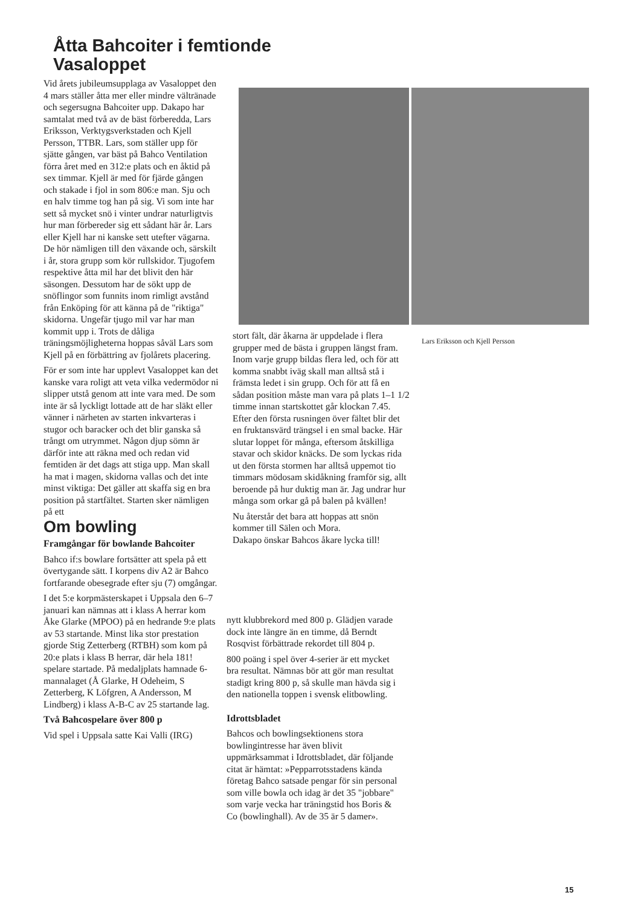Åtta Bahcoiter i femtionde Vasaloppet
Vid årets jubileumsupplaga av Vasaloppet den 4 mars ställer åtta mer eller mindre vältränade och segersugna Bahcoiter upp. Dakapo har samtalat med två av de bäst förberedda, Lars Eriksson, Verktygsverkstaden och Kjell Persson, TTBR. Lars, som ställer upp för sjätte gången, var bäst på Bahco Ventilation förra året med en 312:e plats och en åktid på sex timmar. Kjell är med för fjärde gången och stakade i fjol in som 806:e man. Sju och en halv timme tog han på sig. Vi som inte har sett så mycket snö i vinter undrar naturligtvis hur man förbereder sig ett sådant här år. Lars eller Kjell har ni kanske sett utefter vägarna. De hör nämligen till den växande och, särskilt i år, stora grupp som kör rullskidor. Tjugofem respektive åtta mil har det blivit den här säsongen. Dessutom har de sökt upp de snöflingor som funnits inom rimligt avstånd från Enköping för att känna på de "riktiga" skidorna. Ungefär tjugo mil var har man kommit upp i. Trots de dåliga träningsmöjligheterna hoppas såväl Lars som Kjell på en förbättring av fjolårets placering.
För er som inte har upplevt Vasaloppet kan det kanske vara roligt att veta vilka vedermödor ni slipper utstå genom att inte vara med. De som inte är så lyckligt lottade att de har släkt eller vänner i närheten av starten inkvarteras i stugor och baracker och det blir ganska så trångt om utrymmet. Någon djup sömn är därför inte att räkna med och redan vid femtiden är det dags att stiga upp. Man skall ha mat i magen, skidorna vallas och det inte minst viktiga: Det gäller att skaffa sig en bra position på startfältet. Starten sker nämligen på ett
Om bowling
Framgångar för bowlande Bahcoiter
Bahco if:s bowlare fortsätter att spela på ett övertygande sätt. I korpens div A2 är Bahco fortfarande obesegrade efter sju (7) omgångar.
I det 5:e korpmästerskapet i Uppsala den 6–7 januari kan nämnas att i klass A herrar kom Åke Glarke (MPOO) på en hedrande 9:e plats av 53 startande. Minst lika stor prestation gjorde Stig Zetterberg (RTBH) som kom på 20:e plats i klass B herrar, där hela 181! spelare startade. På medaljplats hamnade 6-mannalaget (Å Glarke, H Odeheim, S Zetterberg, K Löfgren, A Andersson, M Lindberg) i klass A-B-C av 25 startande lag.
Två Bahcospelare över 800 p
Vid spel i Uppsala satte Kai Valli (IRG)
Lars Eriksson och Kjell Persson
stort fält, där åkarna är uppdelade i flera grupper med de bästa i gruppen längst fram. Inom varje grupp bildas flera led, och för att komma snabbt iväg skall man alltså stå i främsta ledet i sin grupp. Och för att få en sådan position måste man vara på plats 1–1 1/2 timme innan startskottet går klockan 7.45. Efter den första rusningen över fältet blir det en fruktansvärd trängsel i en smal backe. Här slutar loppet för många, eftersom åtskilliga stavar och skidor knäcks. De som lyckas rida ut den första stormen har alltså uppemot tio timmars mödosam skidåkning framför sig, allt beroende på hur duktig man är. Jag undrar hur många som orkar gå på balen på kvällen!
Nu återstår det bara att hoppas att snön kommer till Sälen och Mora.
Dakapo önskar Bahcos åkare lycka till!
nytt klubbrekord med 800 p. Glädjen varade dock inte längre än en timme, då Berndt Rosqvist förbättrade rekordet till 804 p.
800 poäng i spel över 4-serier är ett mycket bra resultat. Nämnas bör att gör man resultat stadigt kring 800 p, så skulle man hävda sig i den nationella toppen i svensk elitbowling.
Idrottsbladet
Bahcos och bowlingsektionens stora bowlingintresse har även blivit uppmärksammat i Idrottsbladet, där följande citat är hämtat: »Pepparrotsstadens kända företag Bahco satsade pengar för sin personal som ville bowla och idag är det 35 "jobbare" som varje vecka har träningstid hos Boris & Co (bowlinghall). Av de 35 är 5 damer».
15